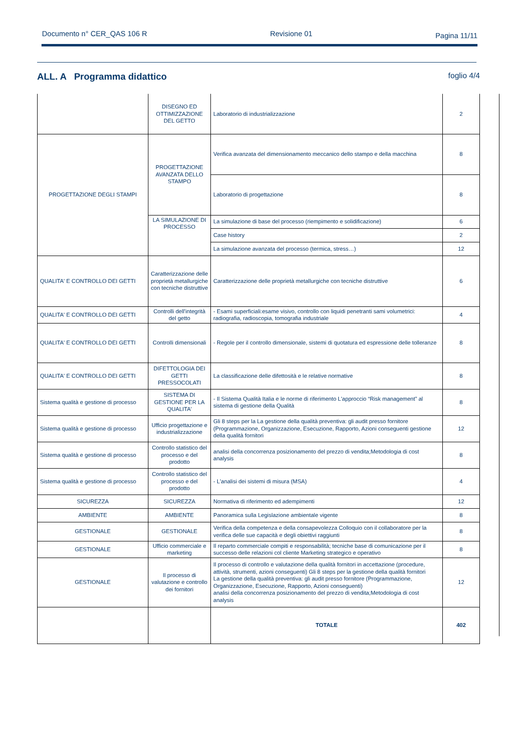Documento n° CER_QAS 106 R Revisione 01 Pagina 11/11
ALL. A Programma didattico foglio 4/4
| | DISEGNO ED OTTIMIZZAZIONE DEL GETTO | Laboratorio di industrializzazione | 2 |
| PROGETTAZIONE DEGLI STAMPI | PROGETTAZIONE AVANZATA DELLO STAMPO | Verifica avanzata del dimensionamento meccanico dello stampo e della macchina | 8 |
| | | Laboratorio di progettazione | 8 |
| | LA SIMULAZIONE DI PROCESSO | La simulazione di base del processo (riempimento e solidificazione) | 6 |
| | | Case history | 2 |
| | | La simulazione avanzata del processo (termica, stress…) | 12 |
| QUALITA' E CONTROLLO DEI GETTI | Caratterizzazione delle proprietà metallurgiche con tecniche distruttive | Caratterizzazione delle proprietà metallurgiche con tecniche distruttive | 6 |
| QUALITA' E CONTROLLO DEI GETTI | Controlli dell'integrità del getto | - Esami superficiali:esame visivo, controllo con liquidi penetranti sami volumetrici: radiografia, radioscopia, tomografia industriale | 4 |
| QUALITA' E CONTROLLO DEI GETTI | Controlli dimensionali | - Regole per il controllo dimensionale, sistemi di quotatura ed espressione delle tolleranze | 8 |
| QUALITA' E CONTROLLO DEI GETTI | DIFETTOLOGIA DEI GETTI PRESSOCOLATI | La classificazione delle difettosità e le relative normative | 8 |
| Sistema qualità e gestione di processo | SISTEMA DI GESTIONE PER LA QUALITA' | - Il Sistema Qualità Italia e le norme di riferimento L'approccio “Risk management” al sistema di gestione della Qualità | 8 |
| Sistema qualità e gestione di processo | Ufficio progettazione e industrializzazione | Gli 8 steps per la La gestione della qualità preventiva: gli audit presso fornitore (Programmazione, Organizzazione, Esecuzione, Rapporto, Azioni conseguenti gestione della qualità fornitori | 12 |
| Sistema qualità e gestione di processo | Controllo statistico del processo e del prodotto | analisi della concorrenza posizionamento del prezzo di vendita;Metodologia di cost analysis | 8 |
| Sistema qualità e gestione di processo | Controllo statistico del processo e del prodotto | - L'analisi dei sistemi di misura (MSA) | 4 |
| SICUREZZA | SICUREZZA | Normativa di riferimento ed adempimenti | 12 |
| AMBIENTE | AMBIENTE | Panoramica sulla Legislazione ambientale vigente | 8 |
| GESTIONALE | GESTIONALE | Verifica della competenza e della consapevolezza Colloquio con il collaboratore per la verifica delle sue capacità e degli obiettivi raggiunti | 8 |
| GESTIONALE | Ufficio commerciale e marketing | Il reparto commerciale compiti e responsabilità; tecniche base di comunicazione per il successo delle relazioni col cliente Marketing strategico e operativo | 8 |
| GESTIONALE | Il processo di valutazione e controllo dei fornitori | Il processo di controllo e valutazione della qualità fornitori in accettazione (procedure, attività, strumenti, azioni conseguenti) Gli 8 steps per la gestione della qualità fornitori La gestione della qualità preventiva: gli audit presso fornitore (Programmazione, Organizzazione, Esecuzione, Rapporto, Azioni conseguenti) analisi della concorrenza posizionamento del prezzo di vendita;Metodologia di cost analysis | 12 |
| | | TOTALE | 402 |